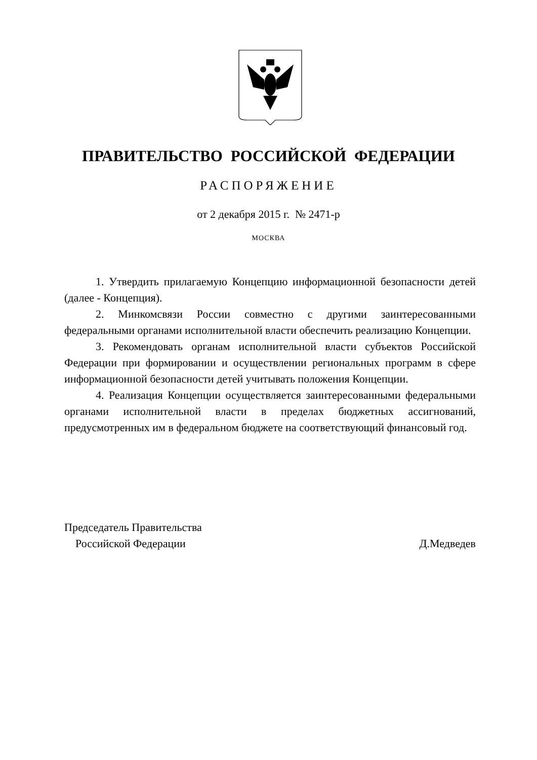ПРАВИТЕЛЬСТВО РОССИЙСКОЙ ФЕДЕРАЦИИ
РАСПОРЯЖЕНИЕ
от 2 декабря 2015 г. № 2471-р
МОСКВА
1. Утвердить прилагаемую Концепцию информационной безопасности детей (далее - Концепция).
2. Минкомсвязи России совместно с другими заинтересованными федеральными органами исполнительной власти обеспечить реализацию Концепции.
3. Рекомендовать органам исполнительной власти субъектов Российской Федерации при формировании и осуществлении региональных программ в сфере информационной безопасности детей учитывать положения Концепции.
4. Реализация Концепции осуществляется заинтересованными федеральными органами исполнительной власти в пределах бюджетных ассигнований, предусмотренных им в федеральном бюджете на соответствующий финансовый год.
Председатель Правительства
Российской Федерации
Д.Медведев